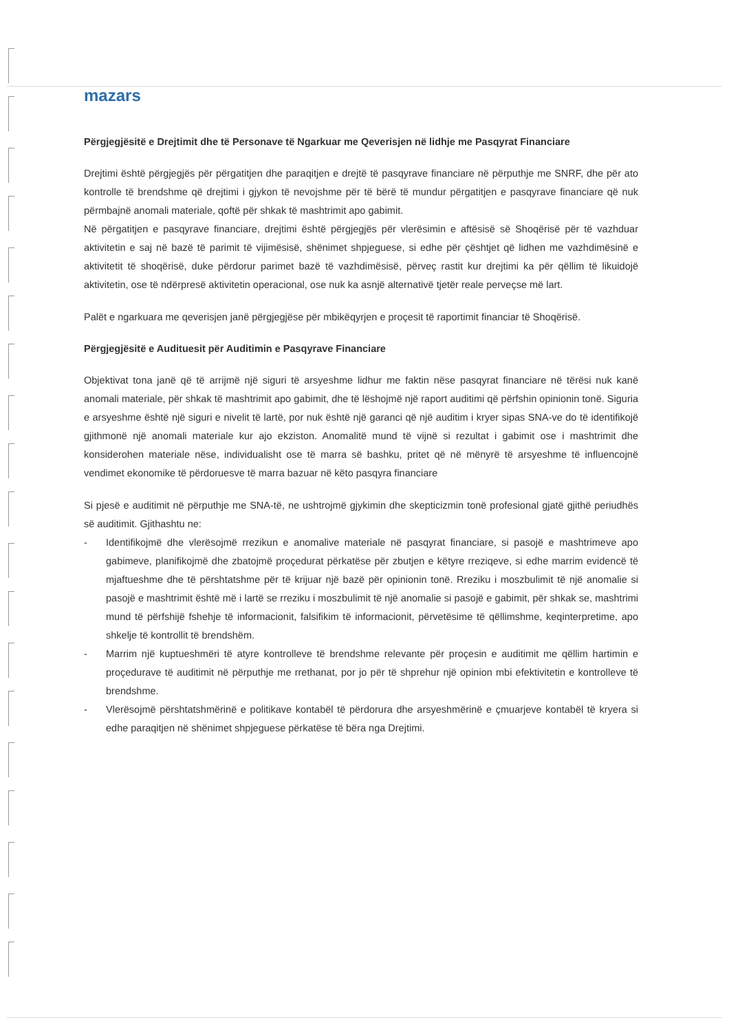mazars
Përgjegjësitë e Drejtimit dhe të Personave të Ngarkuar me Qeverisjen në lidhje me Pasqyrat Financiare
Drejtimi është përgjegjës për përgatitjen dhe paraqitjen e drejtë të pasqyrave financiare në përputhje me SNRF, dhe për ato kontrolle të brendshme që drejtimi i gjykon të nevojshme për të bërë të mundur përgatitjen e pasqyrave financiare që nuk përmbajnë anomali materiale, qoftë për shkak të mashtrimit apo gabimit.
Në përgatitjen e pasqyrave financiare, drejtimi është përgjegjës për vlerësimin e aftësisë së Shoqërisë për të vazhduar aktivitetin e saj në bazë të parimit të vijimësisë, shënimet shpjeguese, si edhe për çështjet që lidhen me vazhdimësinë e aktivitetit të shoqërisë, duke përdorur parimet bazë të vazhdimësisë, përveç rastit kur drejtimi ka për qëllim të likuidojë aktivitetin, ose të ndërpresë aktivitetin operacional, ose nuk ka asnjë alternativë tjetër reale perveçse më lart.
Palët e ngarkuara me qeverisjen janë përgjegjëse për mbikëqyrjen e proçesit të raportimit financiar të Shoqërisë.
Përgjegjësitë e Audituesit për Auditimin e Pasqyrave Financiare
Objektivat tona janë që të arrijmë një siguri të arsyeshme lidhur me faktin nëse pasqyrat financiare në tërësi nuk kanë anomali materiale, për shkak të mashtrimit apo gabimit, dhe të lëshojmë një raport auditimi që përfshin opinionin tonë. Siguria e arsyeshme është një siguri e nivelit të lartë, por nuk është një garanci që një auditim i kryer sipas SNA-ve do të identifikojë gjithmonë një anomali materiale kur ajo ekziston. Anomalitë mund të vijnë si rezultat i gabimit ose i mashtrimit dhe konsiderohen materiale nëse, individualisht ose të marra së bashku, pritet që në mënyrë të arsyeshme të influencojnë vendimet ekonomike të përdoruesve të marra bazuar në këto pasqyra financiare
Si pjesë e auditimit në përputhje me SNA-të, ne ushtrojmë gjykimin dhe skepticizmin tonë profesional gjatë gjithë periudhës së auditimit. Gjithashtu ne:
- Identifikojmë dhe vlerësojmë rrezikun e anomalive materiale në pasqyrat financiare, si pasojë e mashtrimeve apo gabimeve, planifikojmë dhe zbatojmë proçedurat përkatëse për zbutjen e këtyre rreziqeve, si edhe marrim evidencë të mjaftueshme dhe të përshtatshme për të krijuar një bazë për opinionin tonë. Rreziku i moszbulimit të një anomalie si pasojë e mashtrimit është më i lartë se rreziku i moszbulimit të një anomalie si pasojë e gabimit, për shkak se, mashtrimi mund të përfshijë fshehje të informacionit, falsifikim të informacionit, përvetësime të qëllimshme, keqinterpretime, apo shkelje të kontrollit të brendshëm.
- Marrim një kuptueshmëri të atyre kontrolleve të brendshme relevante për proçesin e auditimit me qëllim hartimin e proçedurave të auditimit në përputhje me rrethanat, por jo për të shprehur një opinion mbi efektivitetin e kontrolleve të brendshme.
- Vlerësojmë përshtatshmërinë e politikave kontabël të përdorura dhe arsyeshmërinë e çmuarjeve kontabël të kryera si edhe paraqitjen në shënimet shpjeguese përkatëse të bëra nga Drejtimi.